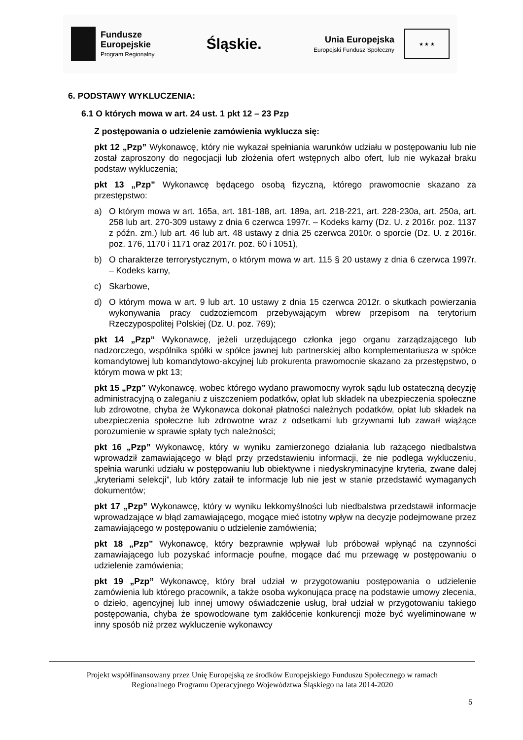Fundusze
Europejskie
Program Regionalny
Śląskie.
Unia Europejska
Europejski Fundusz Społeczny
★ ★ ★
6. PODSTAWY WYKLUCZENIA:
6.1 O których mowa w art. 24 ust. 1 pkt 12 – 23 Pzp
Z postępowania o udzielenie zamówienia wyklucza się:
pkt 12 „Pzp” Wykonawcę, który nie wykazał spełniania warunków udziału w postępowaniu lub nie został zaproszony do negocjacji lub złożenia ofert wstępnych albo ofert, lub nie wykazał braku podstaw wykluczenia;
pkt 13 „Pzp” Wykonawcę będącego osobą fizyczną, którego prawomocnie skazano za przestępstwo:
a) O którym mowa w art. 165a, art. 181-188, art. 189a, art. 218-221, art. 228-230a, art. 250a, art. 258 lub art. 270-309 ustawy z dnia 6 czerwca 1997r. – Kodeks karny (Dz. U. z 2016r. poz. 1137 z późn. zm.) lub art. 46 lub art. 48 ustawy z dnia 25 czerwca 2010r. o sporcie (Dz. U. z 2016r. poz. 176, 1170 i 1171 oraz 2017r. poz. 60 i 1051),
b) O charakterze terrorystycznym, o którym mowa w art. 115 § 20 ustawy z dnia 6 czerwca 1997r. – Kodeks karny,
c) Skarbowe,
d) O którym mowa w art. 9 lub art. 10 ustawy z dnia 15 czerwca 2012r. o skutkach powierzania wykonywania pracy cudzoziemcom przebywającym wbrew przepisom na terytorium Rzeczypospolitej Polskiej (Dz. U. poz. 769);
pkt 14 „Pzp” Wykonawcę, jeżeli urzędującego członka jego organu zarządzającego lub nadzorczego, wspólnika spółki w spółce jawnej lub partnerskiej albo komplementariusza w spółce komandytowej lub komandytowo-akcyjnej lub prokurenta prawomocnie skazano za przestępstwo, o którym mowa w pkt 13;
pkt 15 „Pzp” Wykonawcę, wobec którego wydano prawomocny wyrok sądu lub ostateczną decyzję administracyjną o zaleganiu z uiszczeniem podatków, opłat lub składek na ubezpieczenia społeczne lub zdrowotne, chyba że Wykonawca dokonał płatności należnych podatków, opłat lub składek na ubezpieczenia społeczne lub zdrowotne wraz z odsetkami lub grzywnami lub zawarł wiążące porozumienie w sprawie spłaty tych należności;
pkt 16 „Pzp” Wykonawcę, który w wyniku zamierzonego działania lub rażącego niedbalstwa wprowadził zamawiającego w błąd przy przedstawieniu informacji, że nie podlega wykluczeniu, spełnia warunki udziału w postępowaniu lub obiektywne i niedyskryminacyjne kryteria, zwane dalej „kryteriami selekcji”, lub który zataił te informacje lub nie jest w stanie przedstawić wymaganych dokumentów;
pkt 17 „Pzp” Wykonawcę, który w wyniku lekkomyślności lub niedbalstwa przedstawił informacje wprowadzające w błąd zamawiającego, mogące mieć istotny wpływ na decyzje podejmowane przez zamawiającego w postępowaniu o udzielenie zamówienia;
pkt 18 „Pzp” Wykonawcę, który bezprawnie wpływał lub próbował wpłynąć na czynności zamawiającego lub pozyskać informacje poufne, mogące dać mu przewagę w postępowaniu o udzielenie zamówienia;
pkt 19 „Pzp” Wykonawcę, który brał udział w przygotowaniu postępowania o udzielenie zamówienia lub którego pracownik, a także osoba wykonująca pracę na podstawie umowy zlecenia, o dzieło, agencyjnej lub innej umowy oświadczenie usług, brał udział w przygotowaniu takiego postępowania, chyba że spowodowane tym zakłócenie konkurencji może być wyeliminowane w inny sposób niż przez wykluczenie wykonawcy
Projekt współfinansowany przez Unię Europejską ze środków Europejskiego Funduszu Społecznego w ramach
Regionalnego Programu Operacyjnego Województwa Śląskiego na lata 2014-2020
5